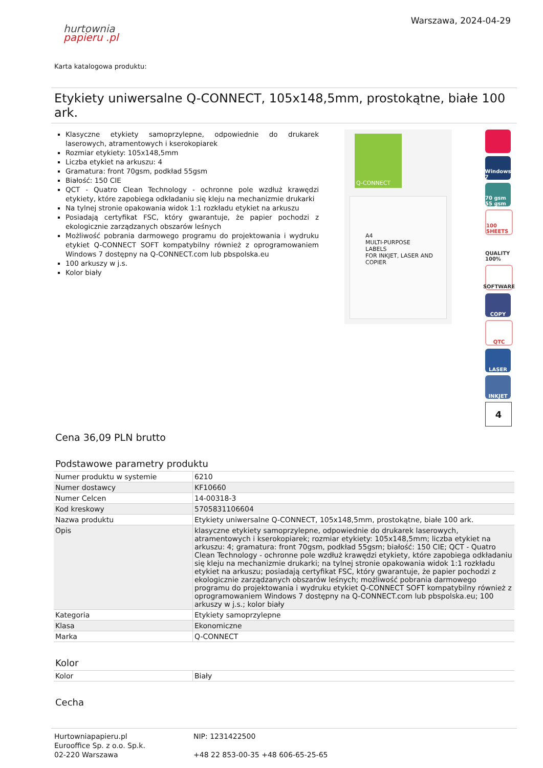hurtownia
papieru .pl
Warszawa, 2024-04-29
Karta katalogowa produktu:
Etykiety uniwersalne Q-CONNECT, 105x148,5mm, prostokątne, białe 100 ark.
Klasyczne etykiety samoprzylepne, odpowiednie do drukarek laserowych, atramentowych i kserokopiarek
Rozmiar etykiety: 105x148,5mm
Liczba etykiet na arkuszu: 4
Gramatura: front 70gsm, podkład 55gsm
Białość: 150 CIE
QCT - Quatro Clean Technology - ochronne pole wzdłuż krawędzi etykiety, które zapobiega odkładaniu się kleju na mechanizmie drukarki
Na tylnej stronie opakowania widok 1:1 rozkładu etykiet na arkuszu
Posiadają certyfikat FSC, który gwarantuje, że papier pochodzi z ekologicznie zarządzanych obszarów leśnych
Możliwość pobrania darmowego programu do projektowania i wydruku etykiet Q-CONNECT SOFT kompatybilny również z oprogramowaniem Windows 7 dostępny na Q-CONNECT.com lub pbspolska.eu
100 arkuszy w j.s.
Kolor biały
Q-CONNECT
A4
MULTI-PURPOSE
LABELS
FOR INKJET, LASER AND COPIER
Windows 7
70 gsm 55 gsm
100 SHEETS
QUALITY 100%
SOFTWARE
COPY
QTC
LASER
INKJET
4
Cena 36,09 PLN brutto
Podstawowe parametry produktu
| Numer produktu w systemie | 6210 |
| Numer dostawcy | KF10660 |
| Numer Celcen | 14-00318-3 |
| Kod kreskowy | 5705831106604 |
| Nazwa produktu | Etykiety uniwersalne Q-CONNECT, 105x148,5mm, prostokątne, białe 100 ark. |
| Opis | klasyczne etykiety samoprzylepne, odpowiednie do drukarek laserowych, atramentowych i kserokopiarek; rozmiar etykiety: 105x148,5mm; liczba etykiet na arkuszu: 4; gramatura: front 70gsm, podkład 55gsm; białość: 150 CIE; QCT - Quatro Clean Technology - ochronne pole wzdłuż krawędzi etykiety, które zapobiega odkładaniu się kleju na mechanizmie drukarki; na tylnej stronie opakowania widok 1:1 rozkładu etykiet na arkuszu; posiadają certyfikat FSC, który gwarantuje, że papier pochodzi z ekologicznie zarządzanych obszarów leśnych; możliwość pobrania darmowego programu do projektowania i wydruku etykiet Q-CONNECT SOFT kompatybilny również z oprogramowaniem Windows 7 dostępny na Q-CONNECT.com lub pbspolska.eu; 100 arkuszy w j.s.; kolor biały |
| Kategoria | Etykiety samoprzylepne |
| Klasa | Ekonomiczne |
| Marka | Q-CONNECT |
Kolor
| Kolor | Biały |
Cecha
Hurtowniapapieru.pl
Eurooffice Sp. z o.o. Sp.k.
02-220 Warszawa
NIP: 1231422500
+48 22 853-00-35 +48 606-65-25-65